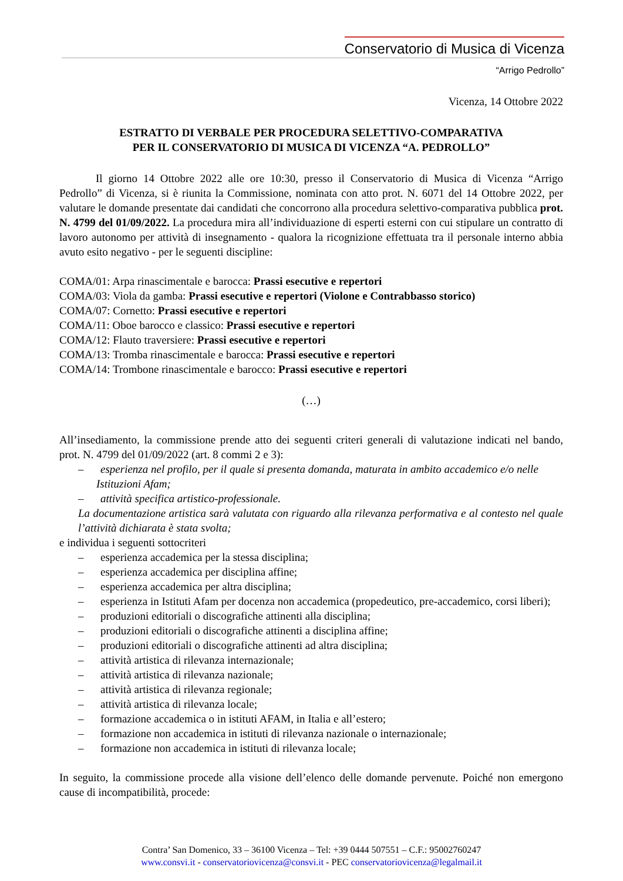Conservatorio di Musica di Vicenza
“Arrigo Pedrollo”
Vicenza, 14 Ottobre 2022
ESTRATTO DI VERBALE PER PROCEDURA SELETTIVO-COMPARATIVA
PER IL CONSERVATORIO DI MUSICA DI VICENZA “A. PEDROLLO”
Il giorno 14 Ottobre 2022 alle ore 10:30, presso il Conservatorio di Musica di Vicenza “Arrigo Pedrollo” di Vicenza, si è riunita la Commissione, nominata con atto prot. N. 6071 del 14 Ottobre 2022, per valutare le domande presentate dai candidati che concorrono alla procedura selettivo-comparativa pubblica prot. N. 4799 del 01/09/2022. La procedura mira all’individuazione di esperti esterni con cui stipulare un contratto di lavoro autonomo per attività di insegnamento - qualora la ricognizione effettuata tra il personale interno abbia avuto esito negativo - per le seguenti discipline:
COMA/01: Arpa rinascimentale e barocca: Prassi esecutive e repertori
COMA/03: Viola da gamba: Prassi esecutive e repertori (Violone e Contrabbasso storico)
COMA/07: Cornetto: Prassi esecutive e repertori
COMA/11: Oboe barocco e classico: Prassi esecutive e repertori
COMA/12: Flauto traversiere: Prassi esecutive e repertori
COMA/13: Tromba rinascimentale e barocca: Prassi esecutive e repertori
COMA/14: Trombone rinascimentale e barocco: Prassi esecutive e repertori
(…)
All’insediamento, la commissione prende atto dei seguenti criteri generali di valutazione indicati nel bando, prot. N. 4799 del 01/09/2022 (art. 8 commi 2 e 3):
– esperienza nel profilo, per il quale si presenta domanda, maturata in ambito accademico e/o nelle Istituzioni Afam;
– attività specifica artistico-professionale.
La documentazione artistica sarà valutata con riguardo alla rilevanza performativa e al contesto nel quale l’attività dichiarata è stata svolta;
e individua i seguenti sottocriteri
– esperienza accademica per la stessa disciplina;
– esperienza accademica per disciplina affine;
– esperienza accademica per altra disciplina;
– esperienza in Istituti Afam per docenza non accademica (propedeutico, pre-accademico, corsi liberi);
– produzioni editoriali o discografiche attinenti alla disciplina;
– produzioni editoriali o discografiche attinenti a disciplina affine;
– produzioni editoriali o discografiche attinenti ad altra disciplina;
– attività artistica di rilevanza internazionale;
– attività artistica di rilevanza nazionale;
– attività artistica di rilevanza regionale;
– attività artistica di rilevanza locale;
– formazione accademica o in istituti AFAM, in Italia e all’estero;
– formazione non accademica in istituti di rilevanza nazionale o internazionale;
– formazione non accademica in istituti di rilevanza locale;
In seguito, la commissione procede alla visione dell’elenco delle domande pervenute. Poiché non emergono cause di incompatibilità, procede:
Contra’ San Domenico, 33 – 36100 Vicenza – Tel: +39 0444 507551 – C.F.: 95002760247
www.consvi.it - conservatoriovicenza@consvi.it - PEC conservatoriovicenza@legalmail.it